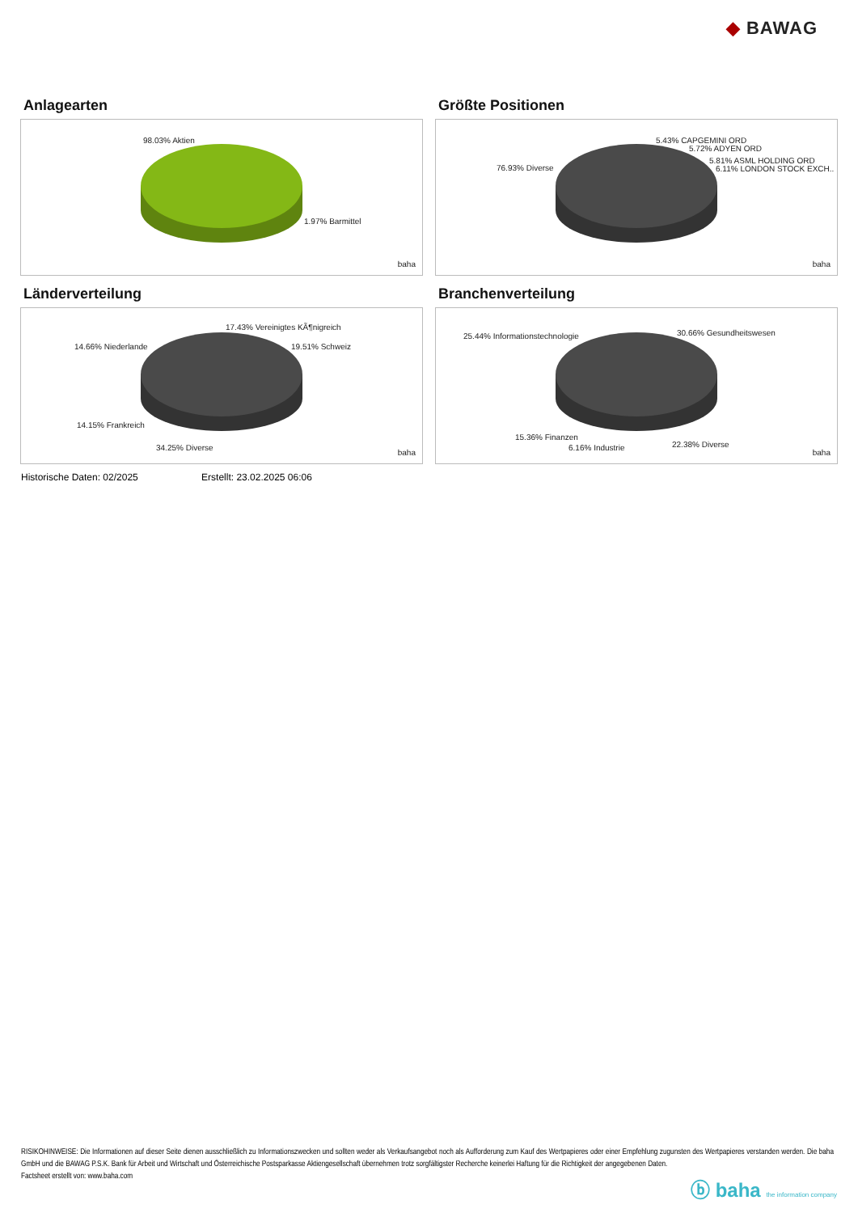◆ BAWAG
Anlagearten
98.03% Aktien
1.97% Barmittel
baha
Größte Positionen
5.43% CAPGEMINI ORD
5.72% ADYEN ORD
76.93% Diverse
5.81% ASML HOLDING ORD
6.11% LONDON STOCK EXCH..
baha
Länderverteilung
17.43% Vereinigtes KÃ¶nigreich
14.66% Niederlande 19.51% Schweiz
14.15% Frankreich
34.25% Diverse baha
Branchenverteilung
25.44% Informationstechnologie 30.66% Gesundheitswesen
15.36% Finanzen
6.16% Industrie 22.38% Diverse
baha
Historische Daten: 02/2025 Erstellt: 23.02.2025 06:06
RISIKOHINWEISE: Die Informationen auf dieser Seite dienen ausschließlich zu Informationszwecken und sollten weder als Verkaufsangebot noch als Aufforderung zum Kauf des Wertpapieres oder einer Empfehlung zugunsten des Wertpapieres verstanden werden. Die baha GmbH und die BAWAG P.S.K. Bank für Arbeit und Wirtschaft und Österreichische Postsparkasse Aktiengesellschaft übernehmen trotz sorgfältigster Recherche keinerlei Haftung für die Richtigkeit der angegebenen Daten.
Factsheet erstellt von: www.baha.com
ⓑ baha the information company